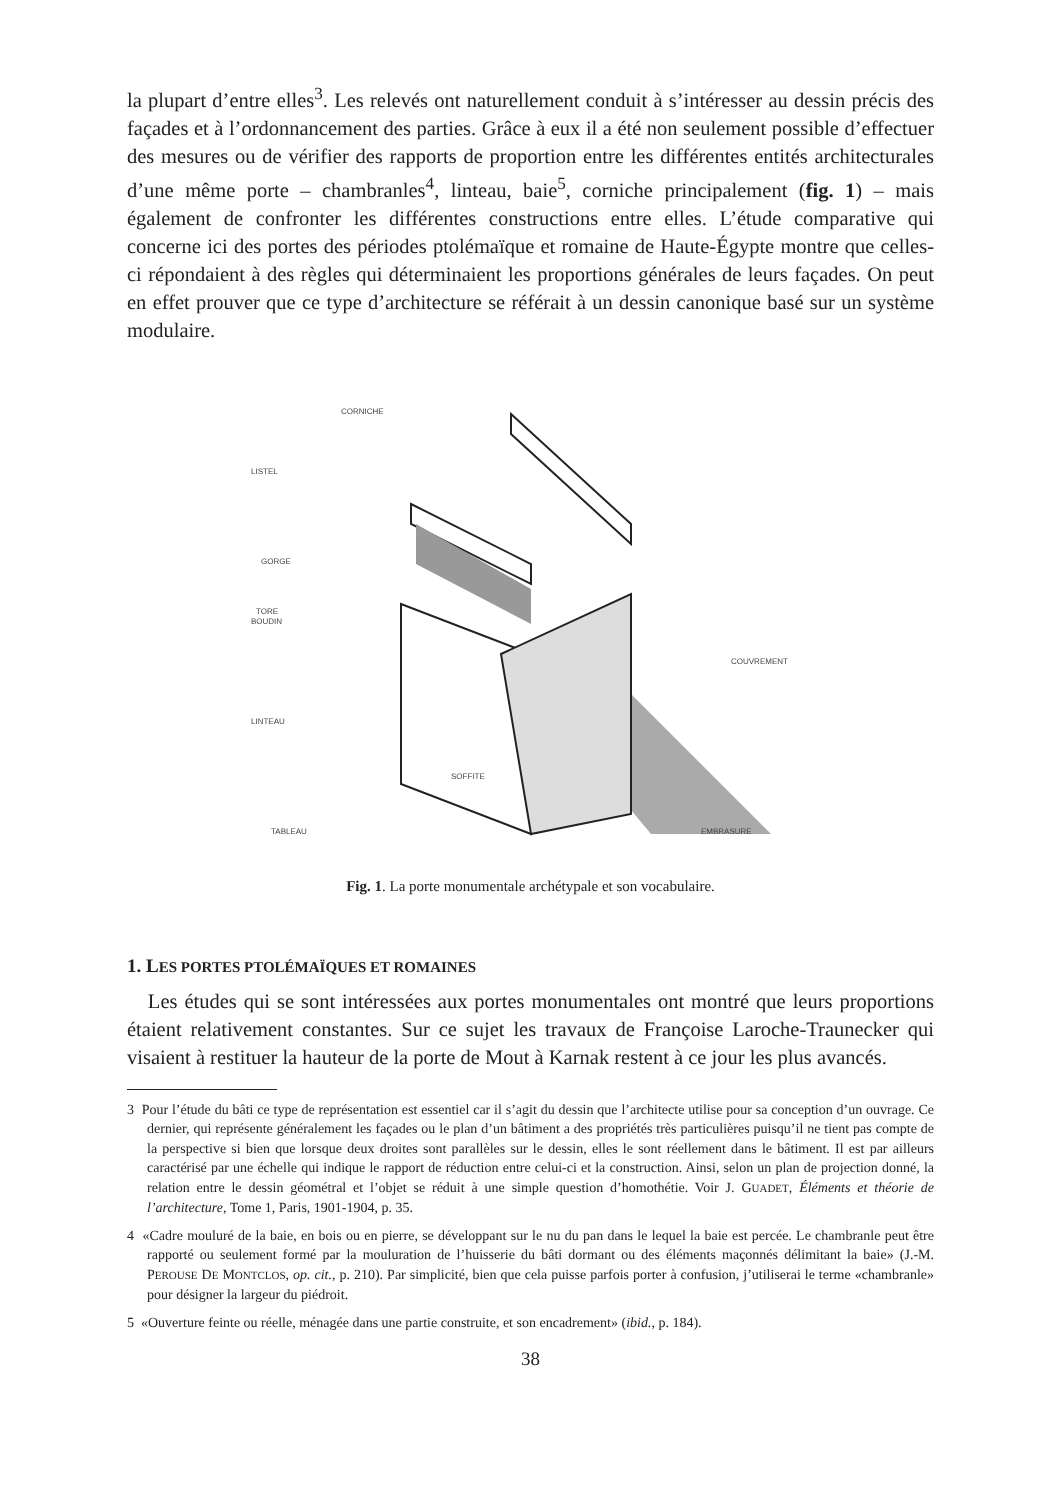la plupart d’entre elles<sup>3</sup>. Les relevés ont naturellement conduit à s’intéresser au dessin précis des façades et à l’ordonnancement des parties. Grâce à eux il a été non seulement possible d’effectuer des mesures ou de vérifier des rapports de proportion entre les différentes entités architecturales d’une même porte – chambranles<sup>4</sup>, linteau, baie<sup>5</sup>, corniche principalement (fig. 1) – mais également de confronter les différentes constructions entre elles. L’étude comparative qui concerne ici des portes des périodes ptolémaïque et romaine de Haute-Égypte montre que celles-ci répondaient à des règles qui déterminaient les proportions générales de leurs façades. On peut en effet prouver que ce type d’architecture se référait à un dessin canonique basé sur un système modulaire.
CORNICHE
LISTEL
GORGE
TORE
BOUDIN
LINTEAU
SOFFITE
TABLEAU
COUVREMENT
EMBRASURE
Fig. 1. La porte monumentale archétypale et son vocabulaire.
1. LES PORTES PTOLÉMAÏQUES ET ROMAINES
Les études qui se sont intéressées aux portes monumentales ont montré que leurs proportions étaient relativement constantes. Sur ce sujet les travaux de Françoise Laroche-Traunecker qui visaient à restituer la hauteur de la porte de Mout à Karnak restent à ce jour les plus avancés.
3 Pour l’étude du bâti ce type de représentation est essentiel car il s’agit du dessin que l’architecte utilise pour sa conception d’un ouvrage. Ce dernier, qui représente généralement les façades ou le plan d’un bâtiment a des propriétés très particulières puisqu’il ne tient pas compte de la perspective si bien que lorsque deux droites sont parallèles sur le dessin, elles le sont réellement dans le bâtiment. Il est par ailleurs caractérisé par une échelle qui indique le rapport de réduction entre celui-ci et la construction. Ainsi, selon un plan de projection donné, la relation entre le dessin géométral et l’objet se réduit à une simple question d’homothétie. Voir J. GUADET, Éléments et théorie de l’architecture, Tome 1, Paris, 1901-1904, p. 35.
4 «Cadre mouluré de la baie, en bois ou en pierre, se développant sur le nu du pan dans le lequel la baie est percée. Le chambranle peut être rapporté ou seulement formé par la mouluration de l’huisserie du bâti dormant ou des éléments maçonnés délimitant la baie» (J.-M. PEROUSE DE MONTCLOS, op. cit., p. 210). Par simplicité, bien que cela puisse parfois porter à confusion, j’utiliserai le terme «chambranle» pour désigner la largeur du piédroit.
5 «Ouverture feinte ou réelle, ménagée dans une partie construite, et son encadrement» (ibid., p. 184).
38